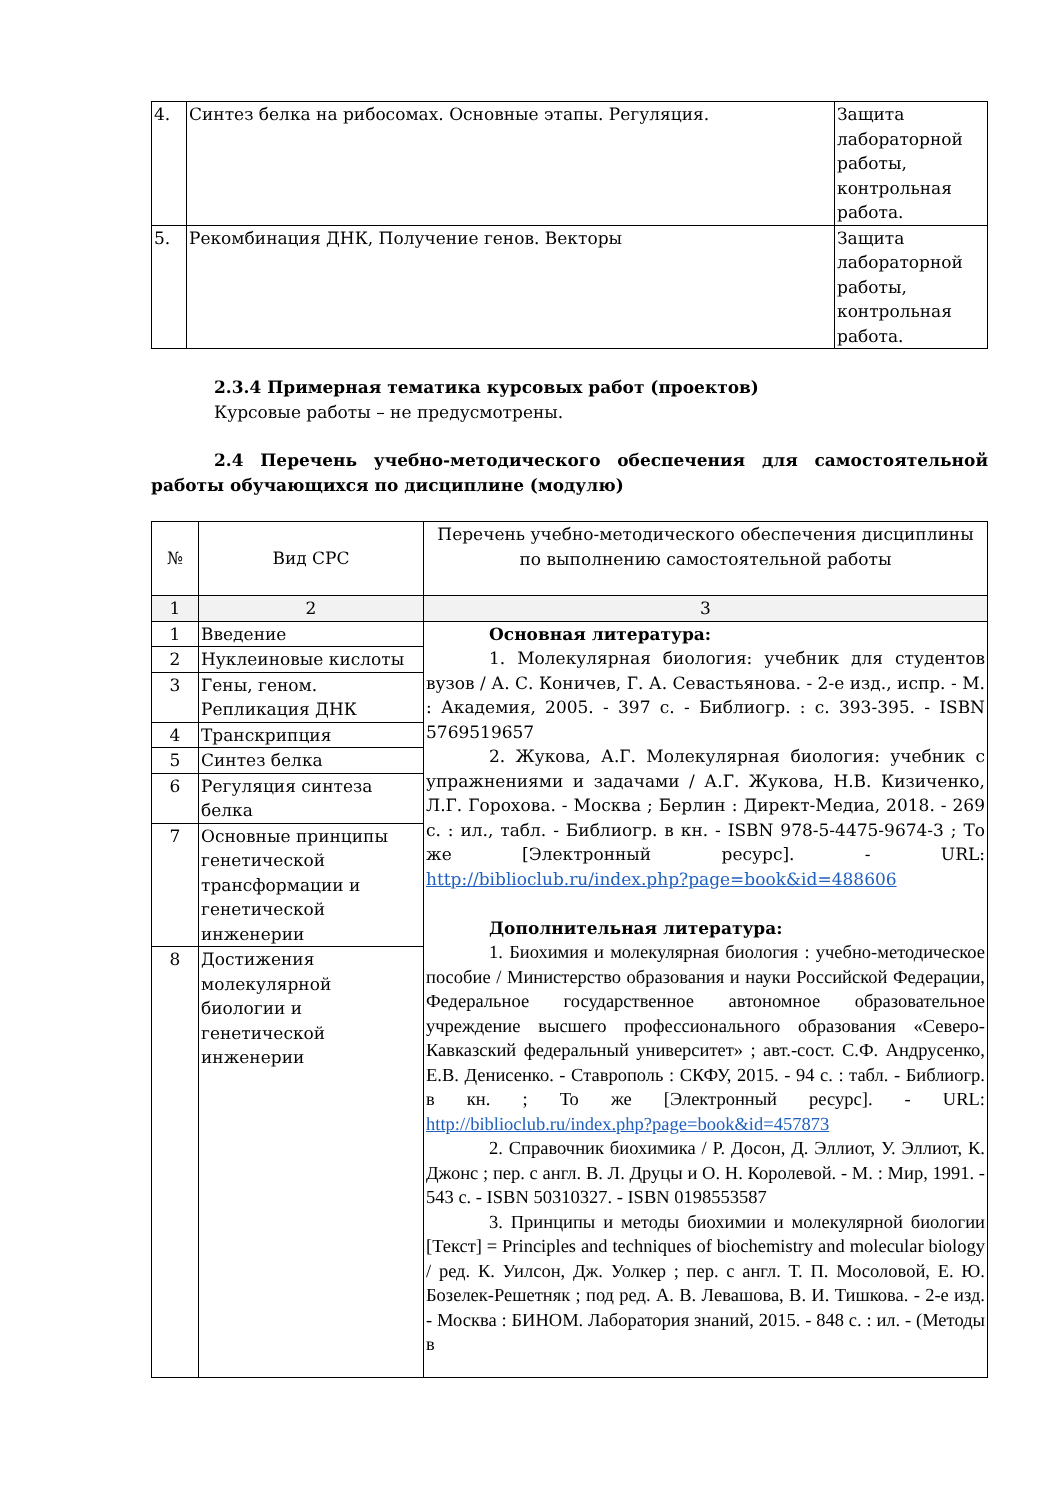| 4. | Синтез белка на рибосомах. Основные этапы. Регуляция. | Защита лабораторной работы, контрольная работа. |
| 5. | Рекомбинация ДНК, Получение генов. Векторы | Защита лабораторной работы, контрольная работа. |
2.3.4 Примерная тематика курсовых работ (проектов)
Курсовые работы – не предусмотрены.
2.4 Перечень учебно-методического обеспечения для самостоятельной работы обучающихся по дисциплине (модулю)
| № | Вид СРС | Перечень учебно-методического обеспечения дисциплины по выполнению самостоятельной работы |
| --- | --- | --- |
| 1 | 2 | 3 |
| 1 | Введение | Основная литература: 1. Молекулярная биология: учебник для студентов вузов / А. С. Коничев, Г. А. Севастьянова. - 2-е изд., испр. - М. : Академия, 2005. - 397 с. - Библиогр. : с. 393-395. - ISBN 5769519657 2. Жукова, А.Г. Молекулярная биология: учебник с упражнениями и задачами / А.Г. Жукова, Н.В. Кизиченко, Л.Г. Горохова. - Москва ; Берлин : Директ-Медиа, 2018. - 269 с. : ил., табл. - Библиогр. в кн. - ISBN 978-5-4475-9674-3 ; То же [Электронный ресурс]. - URL: http://biblioclub.ru/index.php?page=book&id=488606 Дополнительная литература: 1. Биохимия и молекулярная биология : учебно-методическое пособие / Министерство образования и науки Российской Федерации, Федеральное государственное автономное образовательное учреждение высшего профессионального образования «Северо-Кавказский федеральный университет» ; авт.-сост. С.Ф. Андрусенко, Е.В. Денисенко. - Ставрополь : СКФУ, 2015. - 94 с. : табл. - Библиогр. в кн. ; То же [Электронный ресурс]. - URL: http://biblioclub.ru/index.php?page=book&id=457873 2. Справочник биохимика / Р. Досон, Д. Эллиот, У. Эллиот, К. Джонс ; пер. с англ. В. Л. Друцы и О. Н. Королевой. - М. : Мир, 1991. - 543 с. - ISBN 50310327. - ISBN 0198553587 3. Принципы и методы биохимии и молекулярной биологии [Текст] = Principles and techniques of biochemistry and molecular biology / ред. К. Уилсон, Дж. Уолкер ; пер. с англ. Т. П. Мосоловой, Е. Ю. Бозелек-Решетняк ; под ред. А. В. Левашова, В. И. Тишкова. - 2-е изд. - Москва : БИНОМ. Лаборатория знаний, 2015. - 848 с. : ил. - (Методы в |
| 2 | Нуклеиновые кислоты | |
| 3 | Гены, геном. Репликация ДНК | |
| 4 | Транскрипция | |
| 5 | Синтез белка | |
| 6 | Регуляция синтеза белка | |
| 7 | Основные принципы генетической трансформации и генетической инженерии | |
| 8 | Достижения молекулярной биологии и генетической инженерии | |